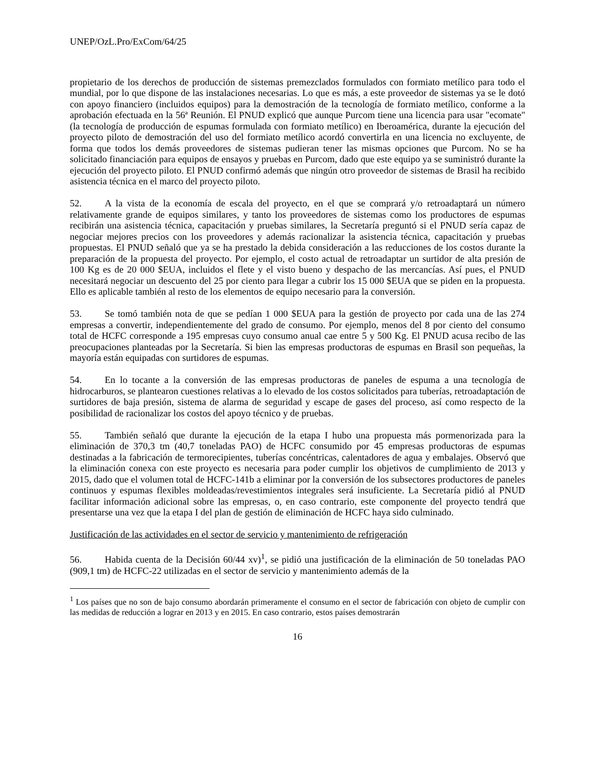UNEP/OzL.Pro/ExCom/64/25
propietario de los derechos de producción de sistemas premezclados formulados con formiato metílico para todo el mundial, por lo que dispone de las instalaciones necesarias. Lo que es más, a este proveedor de sistemas ya se le dotó con apoyo financiero (incluidos equipos) para la demostración de la tecnología de formiato metílico, conforme a la aprobación efectuada en la 56ª Reunión. El PNUD explicó que aunque Purcom tiene una licencia para usar "ecomate" (la tecnología de producción de espumas formulada con formiato metílico) en Iberoamérica, durante la ejecución del proyecto piloto de demostración del uso del formiato metílico acordó convertirla en una licencia no excluyente, de forma que todos los demás proveedores de sistemas pudieran tener las mismas opciones que Purcom. No se ha solicitado financiación para equipos de ensayos y pruebas en Purcom, dado que este equipo ya se suministró durante la ejecución del proyecto piloto. El PNUD confirmó además que ningún otro proveedor de sistemas de Brasil ha recibido asistencia técnica en el marco del proyecto piloto.
52. A la vista de la economía de escala del proyecto, en el que se comprará y/o retroadaptará un número relativamente grande de equipos similares, y tanto los proveedores de sistemas como los productores de espumas recibirán una asistencia técnica, capacitación y pruebas similares, la Secretaría preguntó si el PNUD sería capaz de negociar mejores precios con los proveedores y además racionalizar la asistencia técnica, capacitación y pruebas propuestas. El PNUD señaló que ya se ha prestado la debida consideración a las reducciones de los costos durante la preparación de la propuesta del proyecto. Por ejemplo, el costo actual de retroadaptar un surtidor de alta presión de 100 Kg es de 20 000 $EUA, incluidos el flete y el visto bueno y despacho de las mercancías. Así pues, el PNUD necesitará negociar un descuento del 25 por ciento para llegar a cubrir los 15 000 $EUA que se piden en la propuesta. Ello es aplicable también al resto de los elementos de equipo necesario para la conversión.
53. Se tomó también nota de que se pedían 1 000 $EUA para la gestión de proyecto por cada una de las 274 empresas a convertir, independientemente del grado de consumo. Por ejemplo, menos del 8 por ciento del consumo total de HCFC corresponde a 195 empresas cuyo consumo anual cae entre 5 y 500 Kg. El PNUD acusa recibo de las preocupaciones planteadas por la Secretaría. Si bien las empresas productoras de espumas en Brasil son pequeñas, la mayoría están equipadas con surtidores de espumas.
54. En lo tocante a la conversión de las empresas productoras de paneles de espuma a una tecnología de hidrocarburos, se plantearon cuestiones relativas a lo elevado de los costos solicitados para tuberías, retroadaptación de surtidores de baja presión, sistema de alarma de seguridad y escape de gases del proceso, así como respecto de la posibilidad de racionalizar los costos del apoyo técnico y de pruebas.
55. También señaló que durante la ejecución de la etapa I hubo una propuesta más pormenorizada para la eliminación de 370,3 tm (40,7 toneladas PAO) de HCFC consumido por 45 empresas productoras de espumas destinadas a la fabricación de termorecipientes, tuberías concéntricas, calentadores de agua y embalajes. Observó que la eliminación conexa con este proyecto es necesaria para poder cumplir los objetivos de cumplimiento de 2013 y 2015, dado que el volumen total de HCFC-141b a eliminar por la conversión de los subsectores productores de paneles continuos y espumas flexibles moldeadas/revestimientos integrales será insuficiente. La Secretaría pidió al PNUD facilitar información adicional sobre las empresas, o, en caso contrario, este componente del proyecto tendrá que presentarse una vez que la etapa I del plan de gestión de eliminación de HCFC haya sido culminado.
Justificación de las actividades en el sector de servicio y mantenimiento de refrigeración
56. Habida cuenta de la Decisión 60/44 xv)<sup>1</sup>, se pidió una justificación de la eliminación de 50 toneladas PAO (909,1 tm) de HCFC-22 utilizadas en el sector de servicio y mantenimiento además de la
<sup>1</sup> Los países que no son de bajo consumo abordarán primeramente el consumo en el sector de fabricación con objeto de cumplir con las medidas de reducción a lograr en 2013 y en 2015. En caso contrario, estos países demostrarán
16